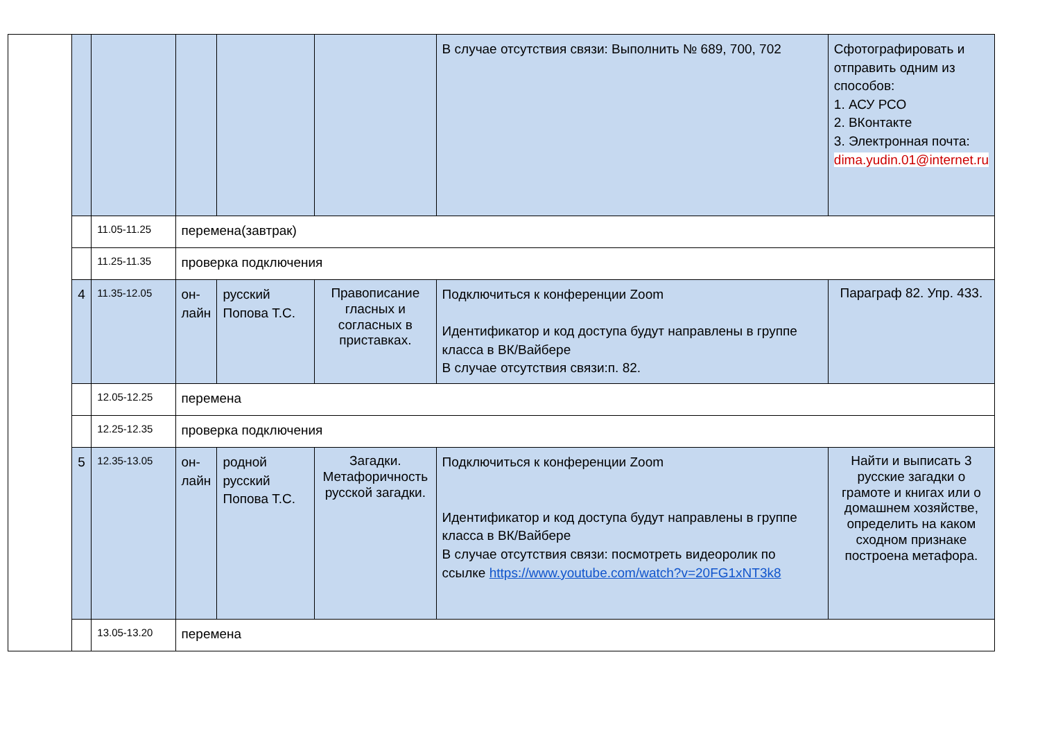| | | | | | | В случае отсутствия связи: Выполнить № 689, 700, 702 | Сфотографировать и отправить одним из способов: 1. АСУ РСО 2. ВКонтакте 3. Электронная почта: dima.yudin.01@internet.ru |
| | | 11.05-11.25 | перемена(завтрак) | | | | |
| | | 11.25-11.35 | проверка подключения | | | | |
| | 4 | 11.35-12.05 | он-лайн | русский Попова Т.С. | Правописание гласных и согласных в приставках. | Подключиться к конференции Zoom Идентификатор и код доступа будут направлены в группе класса в ВК/Вайбере В случае отсутствия связи:п. 82. | Параграф 82. Упр. 433. |
| | | 12.05-12.25 | перемена | | | | |
| | | 12.25-12.35 | проверка подключения | | | | |
| | 5 | 12.35-13.05 | он-лайн | родной русский Попова Т.С. | Загадки. Метафоричность русской загадки. | Подключиться к конференции Zoom Идентификатор и код доступа будут направлены в группе класса в ВК/Вайбере В случае отсутствия связи: посмотреть видеоролик по ссылке https://www.youtube.com/watch?v=20FG1xNT3k8 | Найти и выписать 3 русские загадки о грамоте и книгах или о домашнем хозяйстве, определить на каком сходном признаке построена метафора. |
| | | 13.05-13.20 | перемена | | | | |